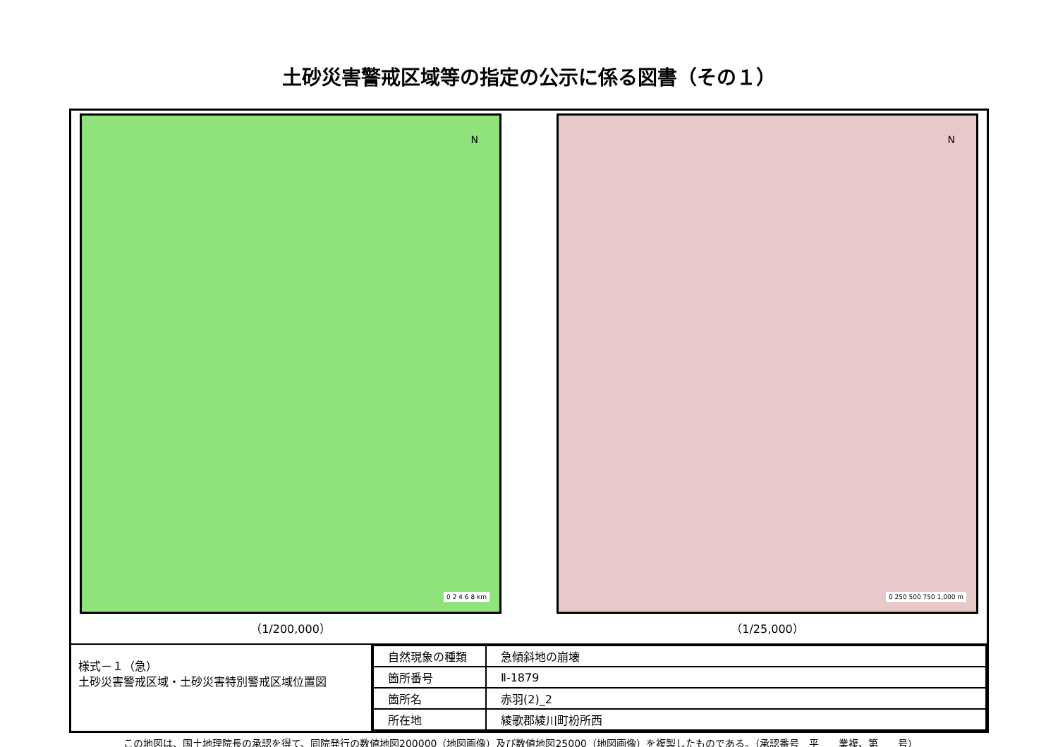土砂災害警戒区域等の指定の公示に係る図書（その１）
N
0 2 4 6 8 km
（1/200,000）
N
0 250 500 750 1,000 m
（1/25,000）
様式－１（急）
土砂災害警戒区域・土砂災害特別警戒区域位置図
| 自然現象の種類 | 急傾斜地の崩壊 |
| 箇所番号 | Ⅱ-1879 |
| 箇所名 | 赤羽(2)_2 |
| 所在地 | 綾歌郡綾川町枌所西 |
この地図は、国土地理院長の承認を得て、同院発行の数値地図200000（地図画像）及び数値地図25000（地図画像）を複製したものである。（承認番号　平　　業複、第　　号）